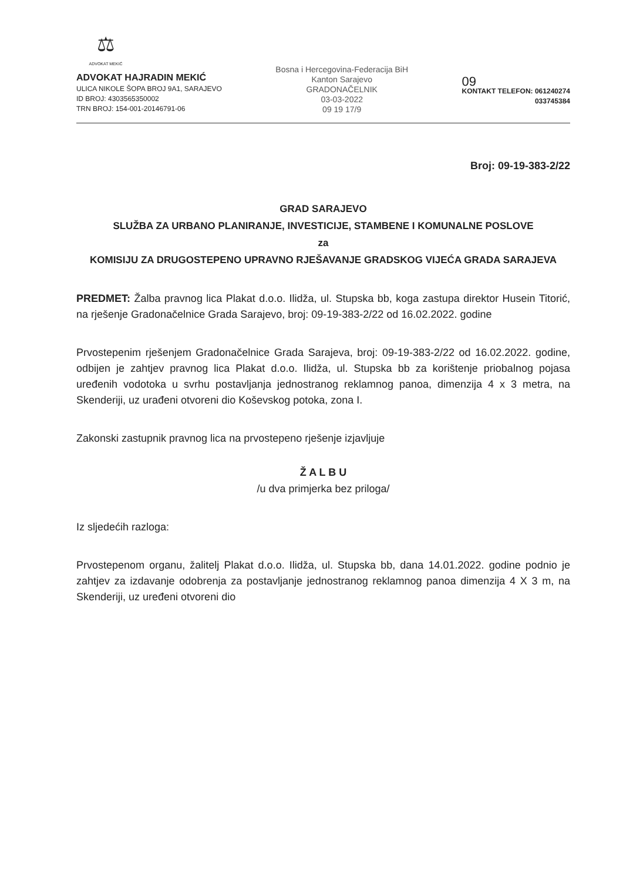⚖
ADVOKAT MEKIĆ
ADVOKAT HAJRADIN MEKIĆ
ULICA NIKOLE ŠOPA BROJ 9A1, SARAJEVO
ID BROJ: 4303565350002
TRN BROJ: 154-001-20146791-06
Bosna i Hercegovina-Federacija BiH Kanton Sarajevo
GRADONAČELNIK
03-03-2022
09 19 17/9
09
KONTAKT TELEFON: 061240274
033745384
Broj: 09-19-383-2/22
GRAD SARAJEVO
SLUŽBA ZA URBANO PLANIRANJE, INVESTICIJE, STAMBENE I KOMUNALNE POSLOVE
za
KOMISIJU ZA DRUGOSTEPENO UPRAVNO RJEŠAVANJE GRADSKOG VIJEĆA GRADA SARAJEVA
PREDMET: Žalba pravnog lica Plakat d.o.o. Ilidža, ul. Stupska bb, koga zastupa direktor Husein Titorić, na rješenje Gradonačelnice Grada Sarajevo, broj: 09-19-383-2/22 od 16.02.2022. godine
Prvostepenim rješenjem Gradonačelnice Grada Sarajeva, broj: 09-19-383-2/22 od 16.02.2022. godine, odbijen je zahtjev pravnog lica Plakat d.o.o. Ilidža, ul. Stupska bb za korištenje priobalnog pojasa uređenih vodotoka u svrhu postavljanja jednostranog reklamnog panoa, dimenzija 4 x 3 metra, na Skenderiji, uz urađeni otvoreni dio Koševskog potoka, zona I.
Zakonski zastupnik pravnog lica na prvostepeno rješenje izjavljuje
Ž A L B U
/u dva primjerka bez priloga/
Iz sljedećih razloga:
Prvostepenom organu, žalitelj Plakat d.o.o. Ilidža, ul. Stupska bb, dana 14.01.2022. godine podnio je zahtjev za izdavanje odobrenja za postavljanje jednostranog reklamnog panoa dimenzija 4 X 3 m, na Skenderiji, uz uređeni otvoreni dio